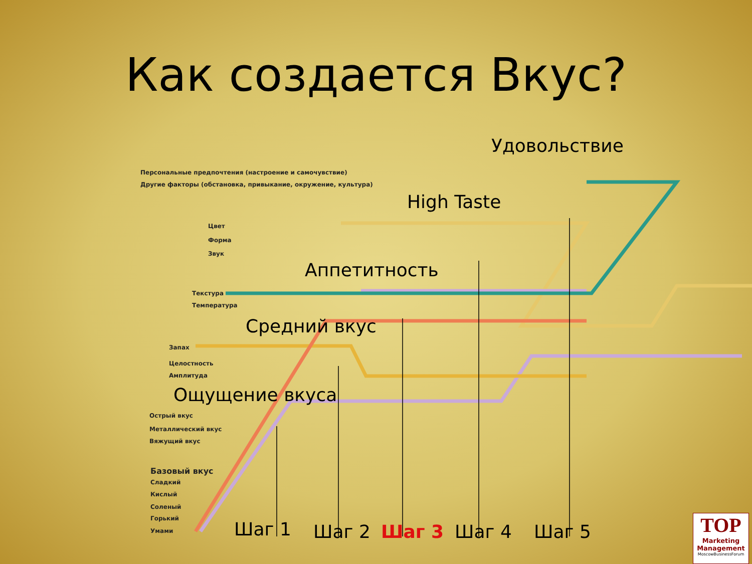Как создается Вкус?
Удовольствие
Персональные предпочтения (настроение и самочувствие)
Другие факторы (обстановка, привыкание, окружение, культура)
High Taste
Цвет
Форма
Звук
Аппетитность
Текстура
Температура
Средний вкус
Запах
Целостность
Амплитуда
Ощущение вкуса
Острый вкус
Металлический вкус
Вяжущий вкус
Базовый вкус
Сладкий
Кислый
Соленый
Горький
Умами Шаг 1 Шаг 2 Шаг 3 Шаг 4 Шаг 5
TOP
Marketing Management
MoscowBusinessForum